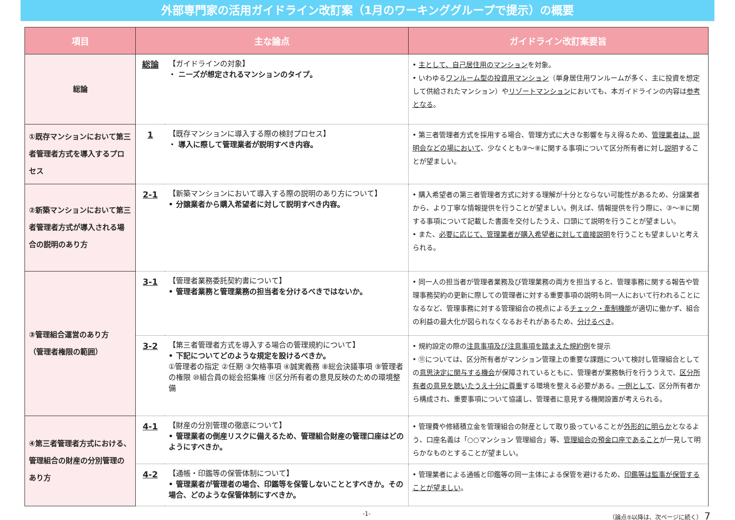外部専門家の活用ガイドライン改訂案（1月のワーキンググループで提示）の概要
| 項目 | 主な論点 | | ガイドライン改訂案要旨 |
| --- | --- | --- | --- |
| 総論 | 総論 | 【ガイドラインの対象】 ・ ニーズが想定されるマンションのタイプ。 | • 主として、自己居住用のマンション を対象。 • いわゆる ワンルーム型の投資用マンション （単身居住用ワンルームが多く、主に投資を想定して供給されたマンション）や リゾートマンション においても、本ガイドラインの内容は 参考となる 。 |
| ①既存マンションにおいて第三者管理者方式を導入するプロセス | 1 | 【既存マンションに導入する際の検討プロセス】 ・ 導入に際して管理業者が説明すべき内容。 | • 第三者管理者方式を採用する場合、管理方式に大きな影響を与え得るため、 管理業者は、説明会などの場において 、少なくとも③～⑧に関する事項について区分所有者に対し 説明 することが望ましい。 |
| ②新築マンションにおいて第三者管理者方式が導入される場合の説明のあり方 | 2-1 | 【新築マンションにおいて導入する際の説明のあり方について】 • 分譲業者から購入希望者に対して説明すべき内容。 | • 購入希望者の第三者管理者方式に対する理解が十分とならない可能性があるため、分譲業者から、より丁寧な情報提供を行うことが望ましい。例えば、情報提供を行う際に、③～⑧に関する事項について記載した書面を交付したうえ、口頭にて説明を行うことが望ましい。 • また、 必要に応じて、管理業者が購入希望者に対して直接説明 を行うことも望ましいと考えられる。 |
| ③管理組合運営のあり方 （管理者権限の範囲） | 3-1 | 【管理者業務委託契約書について】 • 管理者業務と管理業務の担当者を分けるべきではないか。 | • 同一人の担当者が管理者業務及び管理業務の両方を担当すると、管理事務に関する報告や管理事務契約の更新に際しての管理者に対する重要事項の説明も同一人において行われることになるなど、管理事務に対する管理組合の視点による チェック・牽制機能 が適切に働かず、組合の利益の最大化が図られなくなるおそれがあるため、 分けるべき 。 |
| | 3-2 | 【第三者管理者方式を導入する場合の管理規約について】 • 下記についてどのような規定を設けるべきか。 ①管理者の指定 ②任期 ③欠格事項 ④誠実義務 ⑧総会決議事項 ⑨管理者の権限 ⑩組合員の総会招集権 ⑪区分所有者の意見反映のための環境整備 | • 規約設定の際の 注意事項及び注意事項を踏まえた規約例 を提示 • ⑪については、区分所有者がマンション管理上の重要な課題について検討し管理組合としての 意思決定に関与する機会 が保障されているともに、管理者が業務執行を行ううえで、 区分所有者の意見を聴いたうえ十分に尊重 する環境を整える必要がある。 一例として 、区分所有者から構成され、重要事項について協議し、管理者に意見する機関設置が考えられる。 |
| ④第三者管理者方式における、管理組合の財産の分別管理のあり方 | 4-1 | 【財産の分別管理の徹底について】 • 管理業者の倒産リスクに備えるため、管理組合財産の管理口座はどのようにすべきか。 | • 管理費や修繕積立金を管理組合の財産として取り扱っていることが 外形的に明らか となるよう、口座名義は「○○マンション 管理組合」等、 管理組合の預金口座であること が一見して明らかなものとすることが望ましい。 |
| | 4-2 | 【通帳・印鑑等の保管体制について】 • 管理業者が管理者の場合、印鑑等を保管しないこととすべきか。その場合、どのような保管体制にすべきか。 | • 管理業者による通帳と印鑑等の同一主体による保管を避けるため、 印鑑等は監事が保管することが望ましい 。 |
-1- （論点⑤以降は、次ページに続く） 7